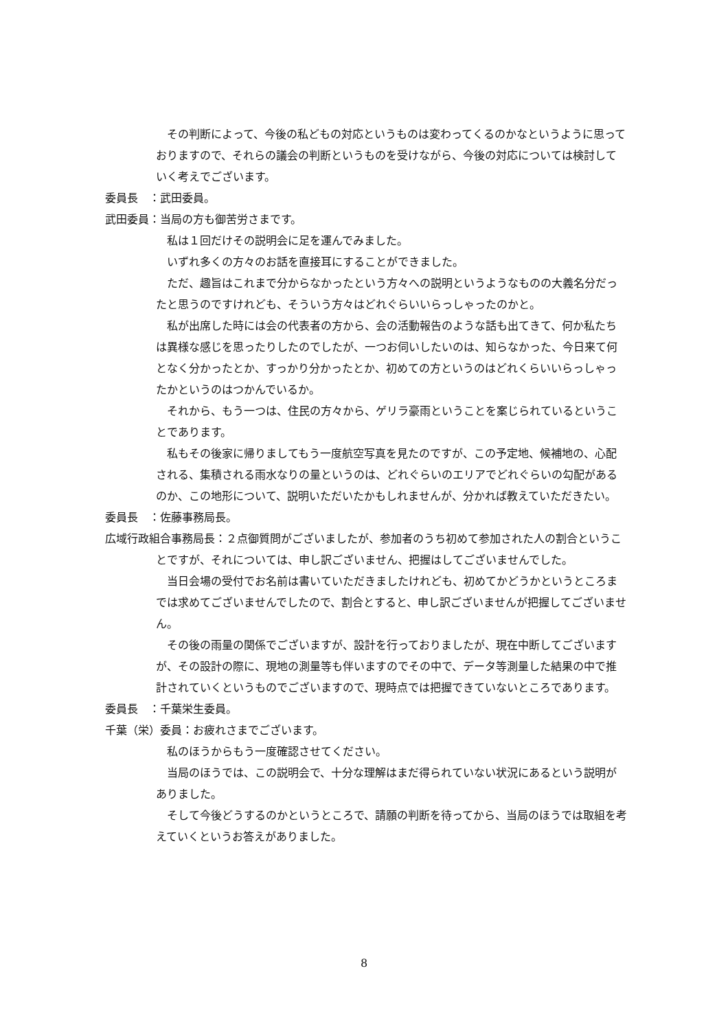その判断によって、今後の私どもの対応というものは変わってくるのかなというように思っておりますので、それらの議会の判断というものを受けながら、今後の対応については検討していく考えでございます。
委員長　：武田委員。
武田委員：当局の方も御苦労さまです。
私は１回だけその説明会に足を運んでみました。
いずれ多くの方々のお話を直接耳にすることができました。
ただ、趣旨はこれまで分からなかったという方々への説明というようなものの大義名分だったと思うのですけれども、そういう方々はどれぐらいいらっしゃったのかと。
私が出席した時には会の代表者の方から、会の活動報告のような話も出てきて、何か私たちは異様な感じを思ったりしたのでしたが、一つお伺いしたいのは、知らなかった、今日来て何となく分かったとか、すっかり分かったとか、初めての方というのはどれくらいいらっしゃったかというのはつかんでいるか。
それから、もう一つは、住民の方々から、ゲリラ豪雨ということを案じられているということであります。
私もその後家に帰りましてもう一度航空写真を見たのですが、この予定地、候補地の、心配される、集積される雨水なりの量というのは、どれぐらいのエリアでどれぐらいの勾配があるのか、この地形について、説明いただいたかもしれませんが、分かれば教えていただきたい。
委員長　：佐藤事務局長。
広域行政組合事務局長：２点御質問がございましたが、参加者のうち初めて参加された人の割合ということですが、それについては、申し訳ございません、把握はしてございませんでした。
当日会場の受付でお名前は書いていただきましたけれども、初めてかどうかというところまでは求めてございませんでしたので、割合とすると、申し訳ございませんが把握してございません。
その後の雨量の関係でございますが、設計を行っておりましたが、現在中断してございますが、その設計の際に、現地の測量等も伴いますのでその中で、データ等測量した結果の中で推計されていくというものでございますので、現時点では把握できていないところであります。
委員長　：千葉栄生委員。
千葉（栄）委員：お疲れさまでございます。
私のほうからもう一度確認させてください。
当局のほうでは、この説明会で、十分な理解はまだ得られていない状況にあるという説明がありました。
そして今後どうするのかというところで、請願の判断を待ってから、当局のほうでは取組を考えていくというお答えがありました。
8